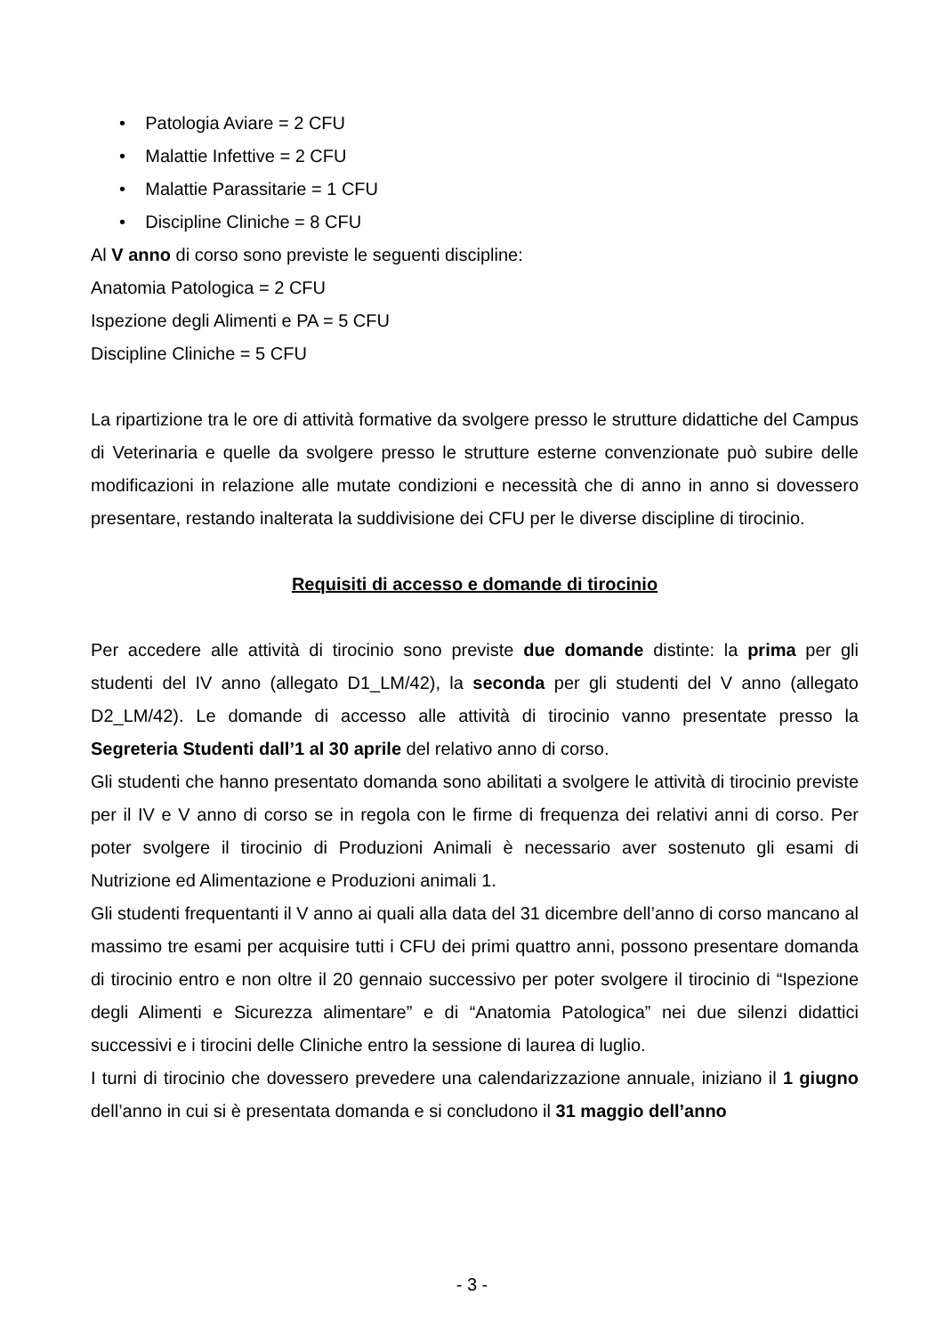• Patologia Aviare = 2 CFU
• Malattie Infettive = 2 CFU
• Malattie Parassitarie = 1 CFU
• Discipline Cliniche = 8 CFU
Al V anno di corso sono previste le seguenti discipline:
Anatomia Patologica = 2 CFU
Ispezione degli Alimenti e PA = 5 CFU
Discipline Cliniche = 5 CFU
La ripartizione tra le ore di attività formative da svolgere presso le strutture didattiche del Campus di Veterinaria e quelle da svolgere presso le strutture esterne convenzionate può subire delle modificazioni in relazione alle mutate condizioni e necessità che di anno in anno si dovessero presentare, restando inalterata la suddivisione dei CFU per le diverse discipline di tirocinio.
Requisiti di accesso e domande di tirocinio
Per accedere alle attività di tirocinio sono previste due domande distinte: la prima per gli studenti del IV anno (allegato D1_LM/42), la seconda per gli studenti del V anno (allegato D2_LM/42). Le domande di accesso alle attività di tirocinio vanno presentate presso la Segreteria Studenti dall’1 al 30 aprile del relativo anno di corso.
Gli studenti che hanno presentato domanda sono abilitati a svolgere le attività di tirocinio previste per il IV e V anno di corso se in regola con le firme di frequenza dei relativi anni di corso. Per poter svolgere il tirocinio di Produzioni Animali è necessario aver sostenuto gli esami di Nutrizione ed Alimentazione e Produzioni animali 1.
Gli studenti frequentanti il V anno ai quali alla data del 31 dicembre dell’anno di corso mancano al massimo tre esami per acquisire tutti i CFU dei primi quattro anni, possono presentare domanda di tirocinio entro e non oltre il 20 gennaio successivo per poter svolgere il tirocinio di “Ispezione degli Alimenti e Sicurezza alimentare” e di “Anatomia Patologica” nei due silenzi didattici successivi e i tirocini delle Cliniche entro la sessione di laurea di luglio.
I turni di tirocinio che dovessero prevedere una calendarizzazione annuale, iniziano il 1 giugno dell’anno in cui si è presentata domanda e si concludono il 31 maggio dell’anno
- 3 -